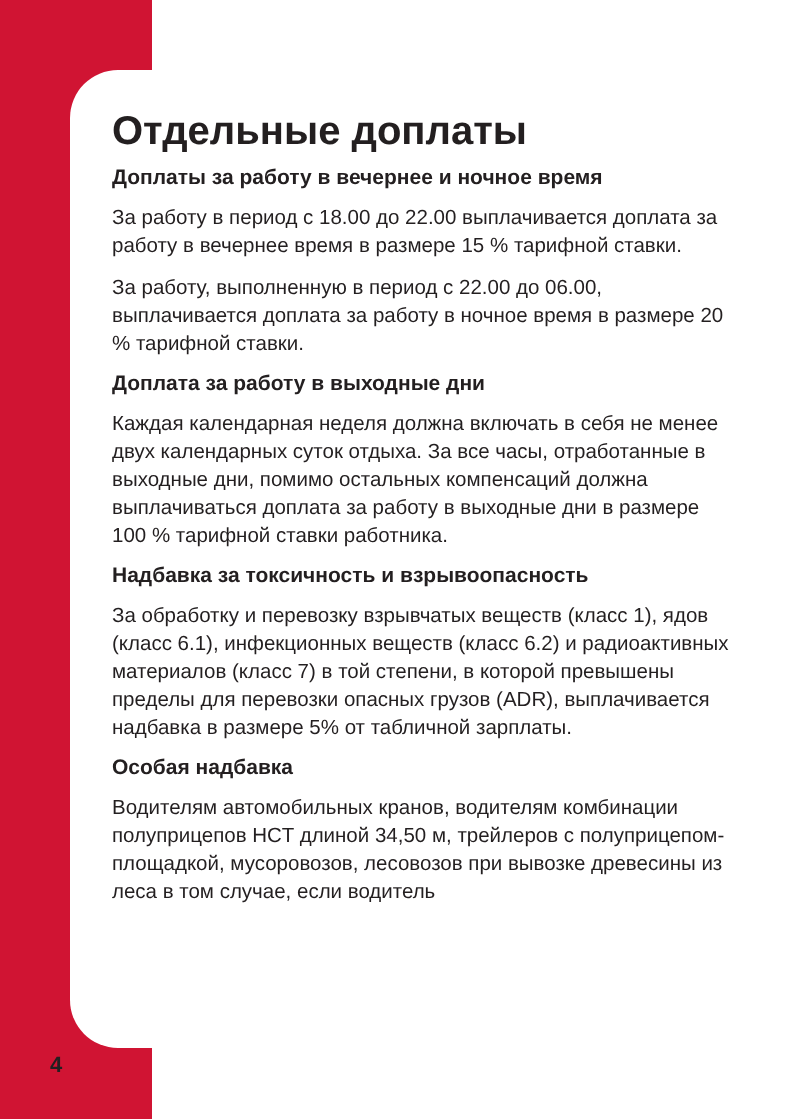Отдельные доплаты
Доплаты за работу в вечернее и ночное время
За работу в период с 18.00 до 22.00 выплачивается доплата за работу в вечернее время в размере 15 % тарифной ставки.
За работу, выполненную в период с 22.00 до 06.00, выплачивается доплата за работу в ночное время в размере 20 % тарифной ставки.
Доплата за работу в выходные дни
Каждая календарная неделя должна включать в себя не менее двух календарных суток отдыха. За все часы, отработанные в выходные дни, помимо остальных компенсаций должна выплачиваться доплата за работу в выходные дни в размере 100 % тарифной ставки работника.
Надбавка за токсичность и взрывоопасность
За обработку и перевозку взрывчатых веществ (класс 1), ядов (класс 6.1), инфекционных веществ (класс 6.2) и радиоактивных материалов (класс 7) в той степени, в которой превышены пределы для перевозки опасных грузов (ADR), выплачивается надбавка в размере 5% от табличной зарплаты.
Особая надбавка
Водителям автомобильных кранов, водителям комбинации полуприцепов HCT длиной 34,50 м, трейлеров с полуприцепом-площадкой, мусоровозов, лесовозов при вывозке древесины из леса в том случае, если водитель
4